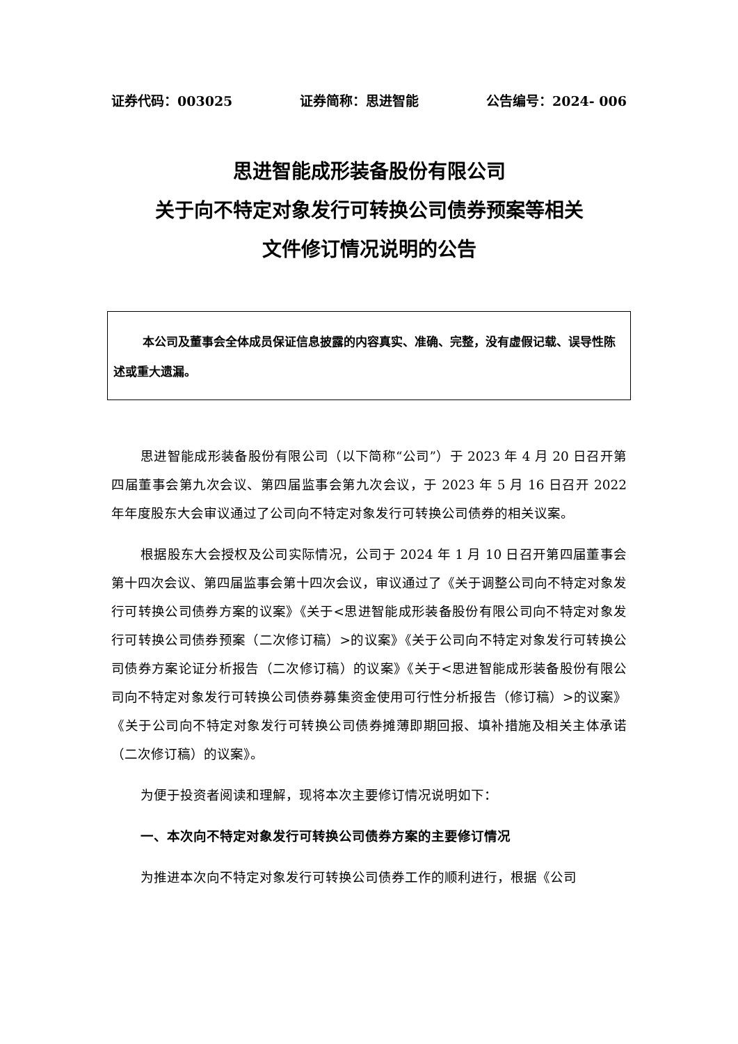证券代码：003025 证券简称：思进智能 公告编号：2024- 006
思进智能成形装备股份有限公司
关于向不特定对象发行可转换公司债券预案等相关
文件修订情况说明的公告
本公司及董事会全体成员保证信息披露的内容真实、准确、完整，没有虚假记载、误导性陈述或重大遗漏。
思进智能成形装备股份有限公司（以下简称“公司”）于 2023 年 4 月 20 日召开第四届董事会第九次会议、第四届监事会第九次会议，于 2023 年 5 月 16 日召开 2022 年年度股东大会审议通过了公司向不特定对象发行可转换公司债券的相关议案。
根据股东大会授权及公司实际情况，公司于 2024 年 1 月 10 日召开第四届董事会第十四次会议、第四届监事会第十四次会议，审议通过了《关于调整公司向不特定对象发行可转换公司债券方案的议案》《关于<思进智能成形装备股份有限公司向不特定对象发行可转换公司债券预案（二次修订稿）>的议案》《关于公司向不特定对象发行可转换公司债券方案论证分析报告（二次修订稿）的议案》《关于<思进智能成形装备股份有限公司向不特定对象发行可转换公司债券募集资金使用可行性分析报告（修订稿）>的议案》《关于公司向不特定对象发行可转换公司债券摊薄即期回报、填补措施及相关主体承诺（二次修订稿）的议案》。
为便于投资者阅读和理解，现将本次主要修订情况说明如下：
一、本次向不特定对象发行可转换公司债券方案的主要修订情况
为推进本次向不特定对象发行可转换公司债券工作的顺利进行，根据《公司